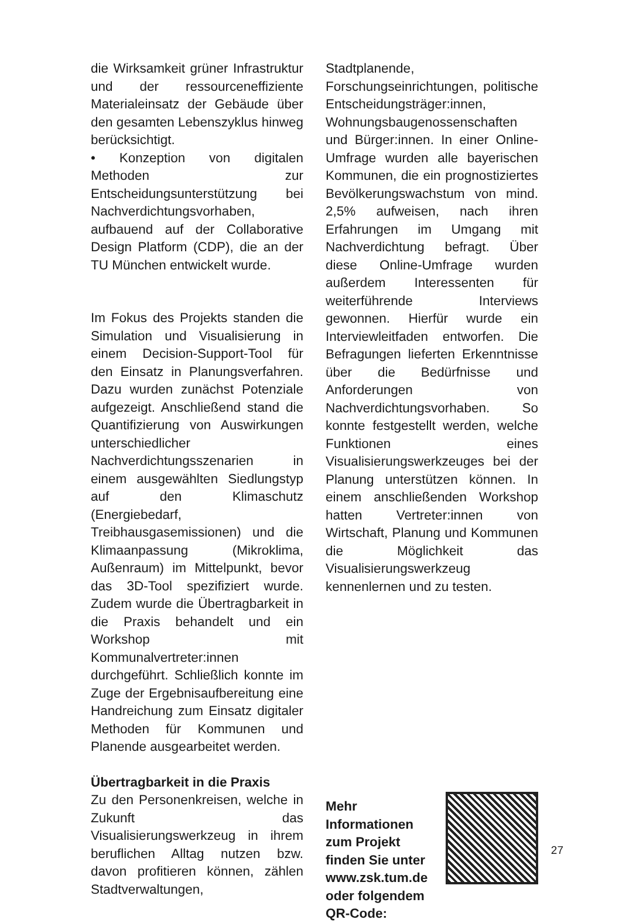die Wirksamkeit grüner Infrastruktur und der ressourceneffiziente Materialeinsatz der Gebäude über den gesamten Lebenszyklus hinweg berücksichtigt.
• Konzeption von digitalen Methoden zur Entscheidungsunterstützung bei Nachverdichtungsvorhaben, aufbauend auf der Collaborative Design Platform (CDP), die an der TU München entwickelt wurde.
Im Fokus des Projekts standen die Simulation und Visualisierung in einem Decision-Support-Tool für den Einsatz in Planungsverfahren. Dazu wurden zunächst Potenziale aufgezeigt. Anschließend stand die Quantifizierung von Auswirkungen unterschiedlicher Nachverdichtungsszenarien in einem ausgewählten Siedlungstyp auf den Klimaschutz (Energiebedarf, Treibhausgasemissionen) und die Klimaanpassung (Mikroklima, Außenraum) im Mittelpunkt, bevor das 3D-Tool spezifiziert wurde. Zudem wurde die Übertragbarkeit in die Praxis behandelt und ein Workshop mit Kommunalvertreter:innen durchgeführt. Schließlich konnte im Zuge der Ergebnisaufbereitung eine Handreichung zum Einsatz digitaler Methoden für Kommunen und Planende ausgearbeitet werden.
Übertragbarkeit in die Praxis
Zu den Personenkreisen, welche in Zukunft das Visualisierungswerkzeug in ihrem beruflichen Alltag nutzen bzw. davon profitieren können, zählen Stadtverwaltungen,
Stadtplanende, Forschungseinrichtungen, politische Entscheidungsträger:innen, Wohnungsbaugenossenschaften und Bürger:innen. In einer Online-Umfrage wurden alle bayerischen Kommunen, die ein prognostiziertes Bevölkerungswachstum von mind. 2,5% aufweisen, nach ihren Erfahrungen im Umgang mit Nachverdichtung befragt. Über diese Online-Umfrage wurden außerdem Interessenten für weiterführende Interviews gewonnen. Hierfür wurde ein Interviewleitfaden entworfen. Die Befragungen lieferten Erkenntnisse über die Bedürfnisse und Anforderungen von Nachverdichtungsvorhaben. So konnte festgestellt werden, welche Funktionen eines Visualisierungswerkzeuges bei der Planung unterstützen können. In einem anschließenden Workshop hatten Vertreter:innen von Wirtschaft, Planung und Kommunen die Möglichkeit das Visualisierungswerkzeug kennenlernen und zu testen.
Mehr Informationen zum Projekt finden Sie unter www.zsk.tum.de oder folgendem QR-Code:
27